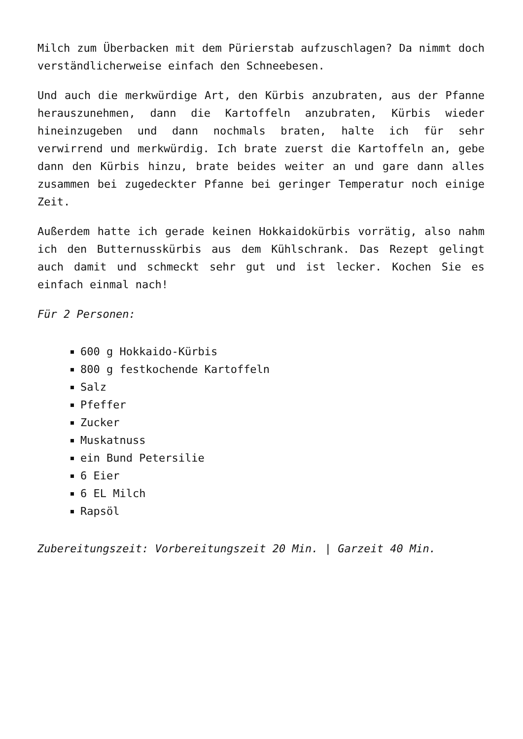Milch zum Überbacken mit dem Pürierstab aufzuschlagen? Da nimmt doch verständlicherweise einfach den Schneebesen.
Und auch die merkwürdige Art, den Kürbis anzubraten, aus der Pfanne herauszunehmen, dann die Kartoffeln anzubraten, Kürbis wieder hineinzugeben und dann nochmals braten, halte ich für sehr verwirrend und merkwürdig. Ich brate zuerst die Kartoffeln an, gebe dann den Kürbis hinzu, brate beides weiter an und gare dann alles zusammen bei zugedeckter Pfanne bei geringer Temperatur noch einige Zeit.
Außerdem hatte ich gerade keinen Hokkaidokürbis vorrätig, also nahm ich den Butternusskürbis aus dem Kühlschrank. Das Rezept gelingt auch damit und schmeckt sehr gut und ist lecker. Kochen Sie es einfach einmal nach!
Für 2 Personen:
600 g Hokkaido-Kürbis
800 g festkochende Kartoffeln
Salz
Pfeffer
Zucker
Muskatnuss
ein Bund Petersilie
6 Eier
6 EL Milch
Rapsöl
Zubereitungszeit: Vorbereitungszeit 20 Min. | Garzeit 40 Min.